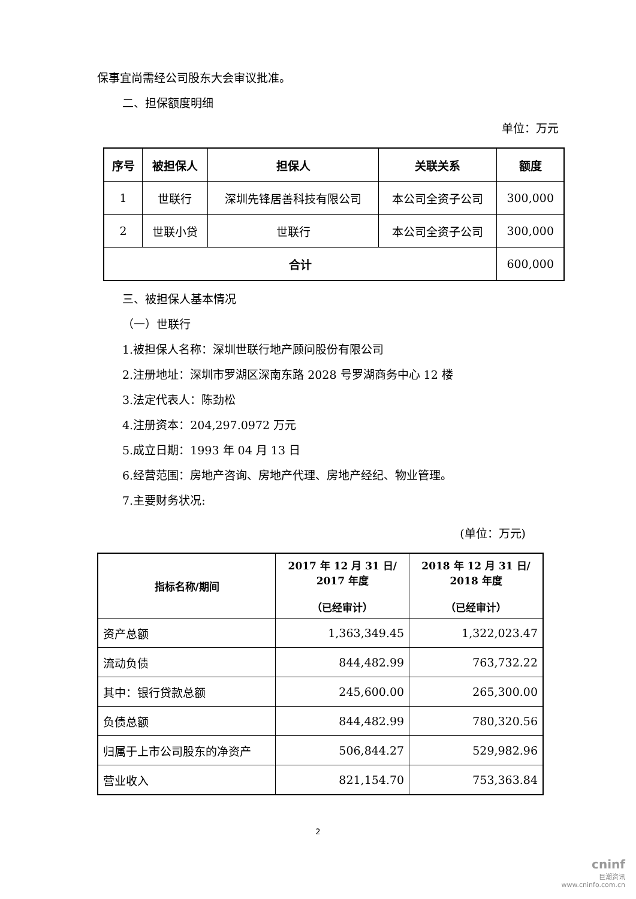保事宜尚需经公司股东大会审议批准。
二、担保额度明细
单位：万元
| 序号 | 被担保人 | 担保人 | 关联关系 | 额度 |
| --- | --- | --- | --- | --- |
| 1 | 世联行 | 深圳先锋居善科技有限公司 | 本公司全资子公司 | 300,000 |
| 2 | 世联小贷 | 世联行 | 本公司全资子公司 | 300,000 |
| 合计 | | | | 600,000 |
三、被担保人基本情况
（一）世联行
1.被担保人名称：深圳世联行地产顾问股份有限公司
2.注册地址：深圳市罗湖区深南东路 2028 号罗湖商务中心 12 楼
3.法定代表人：陈劲松
4.注册资本：204,297.0972 万元
5.成立日期：1993 年 04 月 13 日
6.经营范围：房地产咨询、房地产代理、房地产经纪、物业管理。
7.主要财务状况:
(单位：万元)
| 指标名称/期间 | 2017 年 12 月 31 日/ 2017 年度 （已经审计） | 2018 年 12 月 31 日/ 2018 年度 （已经审计） |
| --- | --- | --- |
| 资产总额 | 1,363,349.45 | 1,322,023.47 |
| 流动负债 | 844,482.99 | 763,732.22 |
| 其中：银行贷款总额 | 245,600.00 | 265,300.00 |
| 负债总额 | 844,482.99 | 780,320.56 |
| 归属于上市公司股东的净资产 | 506,844.27 | 529,982.96 |
| 营业收入 | 821,154.70 | 753,363.84 |
2
cninf
巨潮资讯
www.cninfo.com.cn